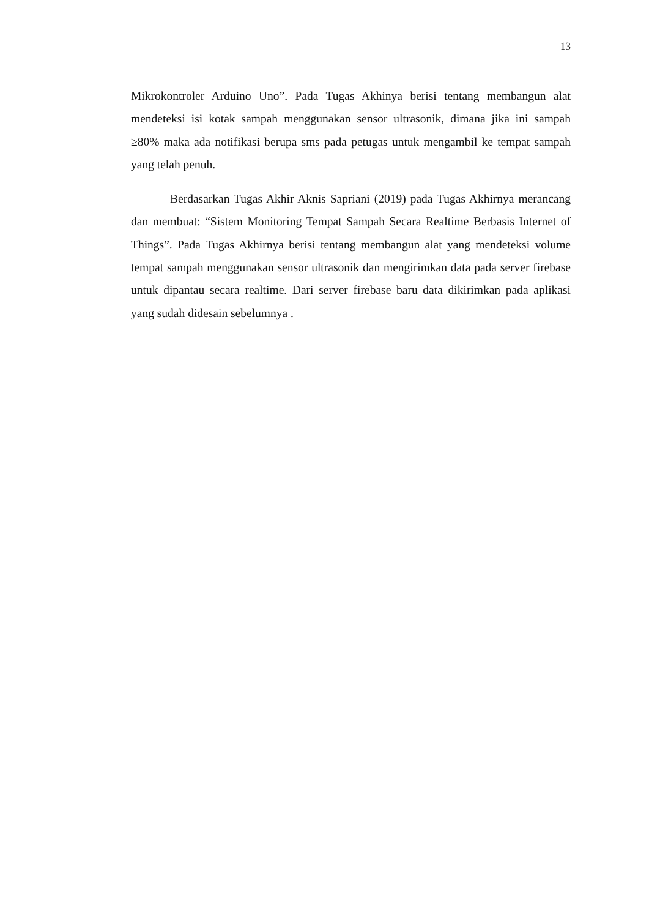13
Mikrokontroler Arduino Uno”. Pada Tugas Akhinya berisi tentang membangun alat mendeteksi isi kotak sampah menggunakan sensor ultrasonik, dimana jika ini sampah ≥80% maka ada notifikasi berupa sms pada petugas untuk mengambil ke tempat sampah yang telah penuh.
Berdasarkan Tugas Akhir Aknis Sapriani (2019) pada Tugas Akhirnya merancang dan membuat: “Sistem Monitoring Tempat Sampah Secara Realtime Berbasis Internet of Things”. Pada Tugas Akhirnya berisi tentang membangun alat yang mendeteksi volume tempat sampah menggunakan sensor ultrasonik dan mengirimkan data pada server firebase untuk dipantau secara realtime. Dari server firebase baru data dikirimkan pada aplikasi yang sudah didesain sebelumnya .